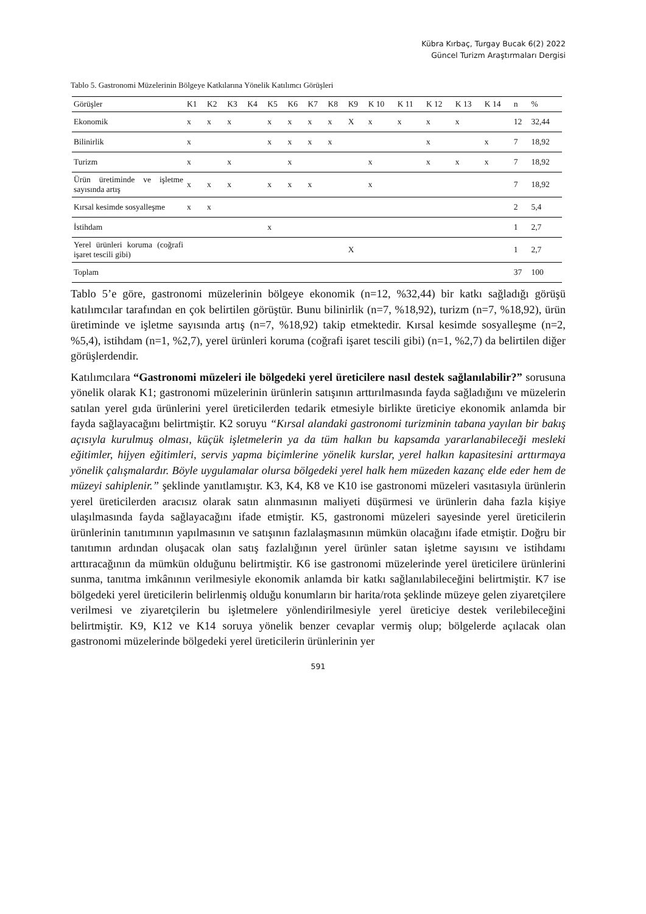Kübra Kırbaç, Turgay Bucak 6(2) 2022
Güncel Turizm Araştırmaları Dergisi
Tablo 5. Gastronomi Müzelerinin Bölgeye Katkılarına Yönelik Katılımcı Görüşleri
| Görüşler | K1 | K2 | K3 | K4 | K5 | K6 | K7 | K8 | K9 | K 10 | K 11 | K 12 | K 13 | K 14 | n | % |
| --- | --- | --- | --- | --- | --- | --- | --- | --- | --- | --- | --- | --- | --- | --- | --- | --- |
| Ekonomik | x | x | x | | x | x | x | x | X | x | x | x | x | | 12 | 32,44 |
| Bilinirlik | x | | | | x | x | x | x | | | | x | | x | 7 | 18,92 |
| Turizm | x | | x | | | x | | | | x | | x | x | x | 7 | 18,92 |
| Ürün üretiminde ve işletme sayısında artış | x | x | x | | x | x | x | | | x | | | | | 7 | 18,92 |
| Kırsal kesimde sosyalleşme | x | x | | | | | | | | | | | | | 2 | 5,4 |
| İstihdam | | | | | x | | | | | | | | | | 1 | 2,7 |
| Yerel ürünleri koruma (coğrafi işaret tescili gibi) | | | | | | | | | X | | | | | | 1 | 2,7 |
| Toplam | | | | | | | | | | | | | | | 37 | 100 |
Tablo 5’e göre, gastronomi müzelerinin bölgeye ekonomik (n=12, %32,44) bir katkı sağladığı görüşü katılımcılar tarafından en çok belirtilen görüştür. Bunu bilinirlik (n=7, %18,92), turizm (n=7, %18,92), ürün üretiminde ve işletme sayısında artış (n=7, %18,92) takip etmektedir. Kırsal kesimde sosyalleşme (n=2, %5,4), istihdam (n=1, %2,7), yerel ürünleri koruma (coğrafi işaret tescili gibi) (n=1, %2,7) da belirtilen diğer görüşlerdendir.
Katılımcılara “Gastronomi müzeleri ile bölgedeki yerel üreticilere nasıl destek sağlanılabilir?” sorusuna yönelik olarak K1; gastronomi müzelerinin ürünlerin satışının arttırılmasında fayda sağladığını ve müzelerin satılan yerel gıda ürünlerini yerel üreticilerden tedarik etmesiyle birlikte üreticiye ekonomik anlamda bir fayda sağlayacağını belirtmiştir. K2 soruyu “Kırsal alandaki gastronomi turizminin tabana yayılan bir bakış açısıyla kurulmuş olması, küçük işletmelerin ya da tüm halkın bu kapsamda yararlanabileceği mesleki eğitimler, hijyen eğitimleri, servis yapma biçimlerine yönelik kurslar, yerel halkın kapasitesini arttırmaya yönelik çalışmalardır. Böyle uygulamalar olursa bölgedeki yerel halk hem müzeden kazanç elde eder hem de müzeyi sahiplenir.” şeklinde yanıtlamıştır. K3, K4, K8 ve K10 ise gastronomi müzeleri vasıtasıyla ürünlerin yerel üreticilerden aracısız olarak satın alınmasının maliyeti düşürmesi ve ürünlerin daha fazla kişiye ulaşılmasında fayda sağlayacağını ifade etmiştir. K5, gastronomi müzeleri sayesinde yerel üreticilerin ürünlerinin tanıtımının yapılmasının ve satışının fazlalaşmasının mümkün olacağını ifade etmiştir. Doğru bir tanıtımın ardından oluşacak olan satış fazlalığının yerel ürünler satan işletme sayısını ve istihdamı arttıracağının da mümkün olduğunu belirtmiştir. K6 ise gastronomi müzelerinde yerel üreticilere ürünlerini sunma, tanıtma imkânının verilmesiyle ekonomik anlamda bir katkı sağlanılabileceğini belirtmiştir. K7 ise bölgedeki yerel üreticilerin belirlenmiş olduğu konumların bir harita/rota şeklinde müzeye gelen ziyaretçilere verilmesi ve ziyaretçilerin bu işletmelere yönlendirilmesiyle yerel üreticiye destek verilebileceğini belirtmiştir. K9, K12 ve K14 soruya yönelik benzer cevaplar vermiş olup; bölgelerde açılacak olan gastronomi müzelerinde bölgedeki yerel üreticilerin ürünlerinin yer
591